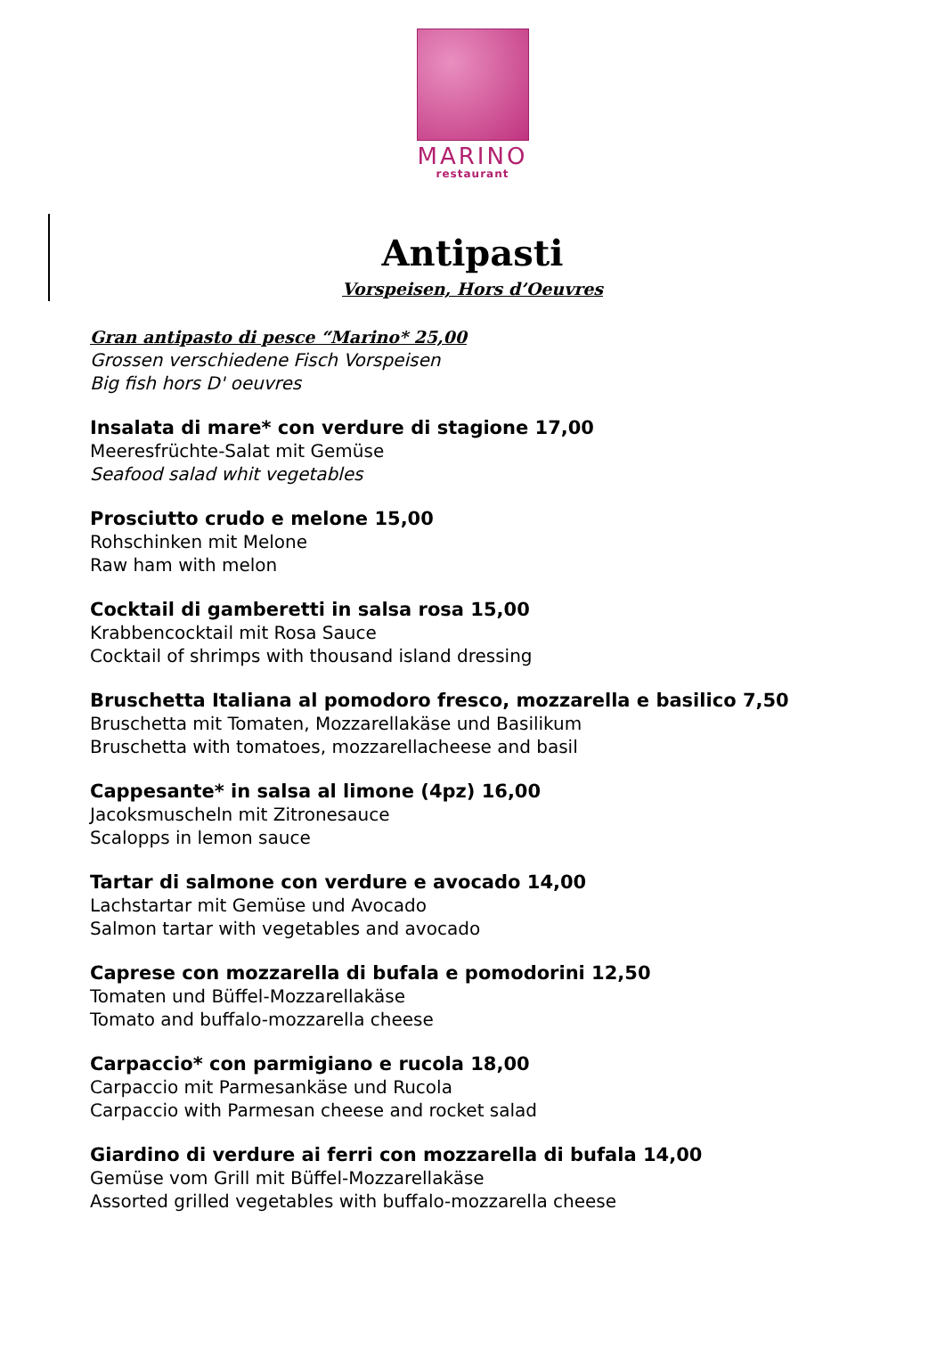MARINO
restaurant
Antipasti
Vorspeisen, Hors d’Oeuvres
Gran antipasto di pesce “Marino* 25,00
Grossen verschiedene Fisch Vorspeisen
Big fish hors D' oeuvres
Insalata di mare* con verdure di stagione 17,00
Meeresfrüchte-Salat mit Gemüse
Seafood salad whit vegetables
Prosciutto crudo e melone 15,00
Rohschinken mit Melone
Raw ham with melon
Cocktail di gamberetti in salsa rosa 15,00
Krabbencocktail mit Rosa Sauce
Cocktail of shrimps with thousand island dressing
Bruschetta Italiana al pomodoro fresco, mozzarella e basilico 7,50
Bruschetta mit Tomaten, Mozzarellakäse und Basilikum
Bruschetta with tomatoes, mozzarellacheese and basil
Cappesante* in salsa al limone (4pz) 16,00
Jacoksmuscheln mit Zitronesauce
Scalopps in lemon sauce
Tartar di salmone con verdure e avocado 14,00
Lachstartar mit Gemüse und Avocado
Salmon tartar with vegetables and avocado
Caprese con mozzarella di bufala e pomodorini 12,50
Tomaten und Büffel-Mozzarellakäse
Tomato and buffalo-mozzarella cheese
Carpaccio* con parmigiano e rucola 18,00
Carpaccio mit Parmesankäse und Rucola
Carpaccio with Parmesan cheese and rocket salad
Giardino di verdure ai ferri con mozzarella di bufala 14,00
Gemüse vom Grill mit Büffel-Mozzarellakäse
Assorted grilled vegetables with buffalo-mozzarella cheese